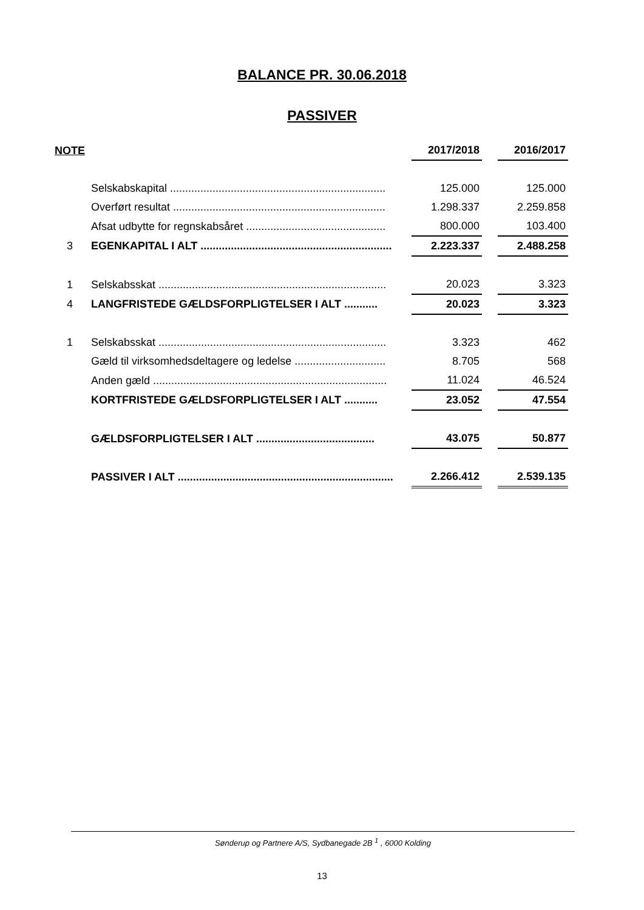BALANCE PR. 30.06.2018
PASSIVER
| NOTE | | 2017/2018 | | 2016/2017 |
| --- | --- | --- | --- | --- |
| | Selskabskapital ....................................................................... | 125.000 | | 125.000 |
| | Overført resultat ...................................................................... | 1.298.337 | | 2.259.858 |
| | Afsat udbytte for regnskabsåret .............................................. | 800.000 | | 103.400 |
| 3 | EGENKAPITAL I ALT ............................................................... | 2.223.337 | | 2.488.258 |
| 1 | Selskabsskat ........................................................................... | 20.023 | | 3.323 |
| 4 | LANGFRISTEDE GÆLDSFORPLIGTELSER I ALT ........... | 20.023 | | 3.323 |
| 1 | Selskabsskat ........................................................................... | 3.323 | | 462 |
| | Gæld til virksomhedsdeltagere og ledelse .............................. | 8.705 | | 568 |
| | Anden gæld ............................................................................. | 11.024 | | 46.524 |
| | KORTFRISTEDE GÆLDSFORPLIGTELSER I ALT ........... | 23.052 | | 47.554 |
| | GÆLDSFORPLIGTELSER I ALT ....................................... | 43.075 | | 50.877 |
| | PASSIVER I ALT ....................................................................... | 2.266.412 | | 2.539.135 |
Sønderup og Partnere A/S, Sydbanegade 2B <sup>1</sup> , 6000 Kolding
13